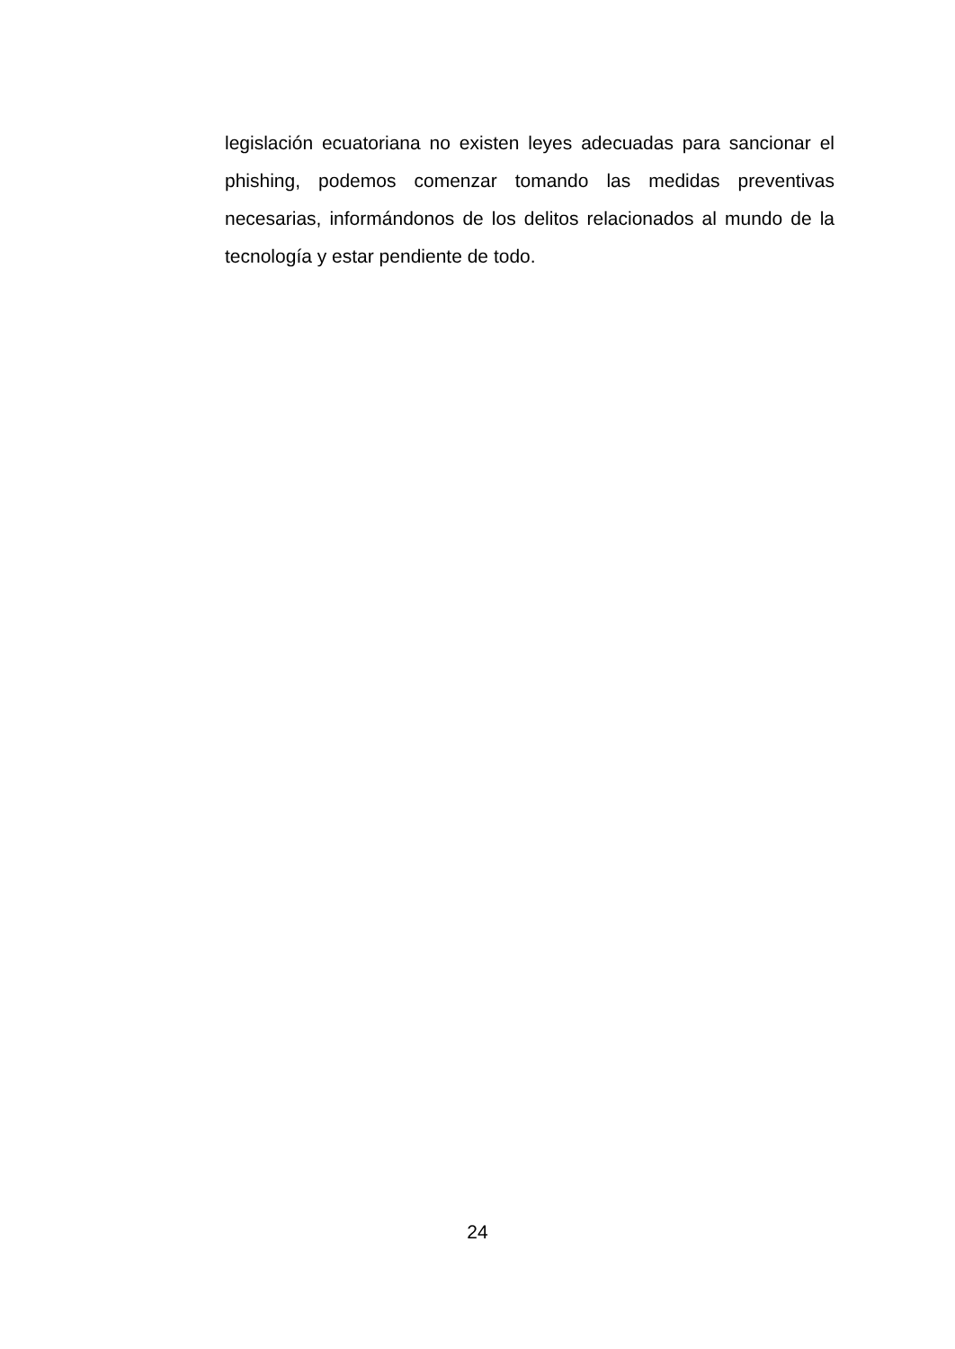legislación ecuatoriana no existen leyes adecuadas para sancionar el phishing, podemos comenzar tomando las medidas preventivas necesarias, informándonos de los delitos relacionados al mundo de la tecnología y estar pendiente de todo.
24